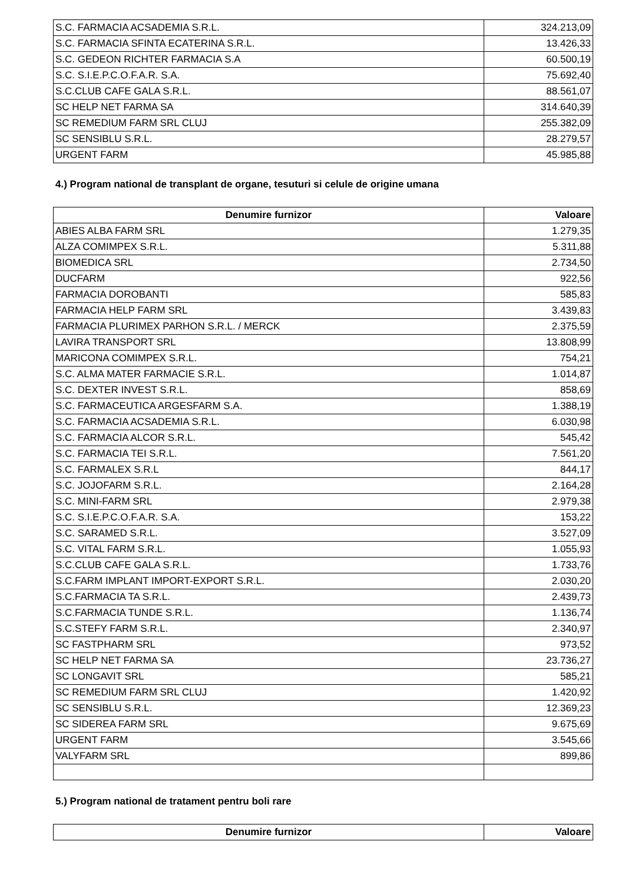| S.C. FARMACIA ACSADEMIA S.R.L. | 324.213,09 |
| S.C. FARMACIA SFINTA ECATERINA S.R.L. | 13.426,33 |
| S.C. GEDEON RICHTER FARMACIA S.A | 60.500,19 |
| S.C. S.I.E.P.C.O.F.A.R. S.A. | 75.692,40 |
| S.C.CLUB CAFE GALA S.R.L. | 88.561,07 |
| SC HELP NET FARMA SA | 314.640,39 |
| SC REMEDIUM FARM SRL CLUJ | 255.382,09 |
| SC SENSIBLU S.R.L. | 28.279,57 |
| URGENT FARM | 45.985,88 |
4.) Program national de transplant de organe, tesuturi si celule de origine umana
| Denumire furnizor | Valoare |
| --- | --- |
| ABIES ALBA FARM SRL | 1.279,35 |
| ALZA COMIMPEX S.R.L. | 5.311,88 |
| BIOMEDICA SRL | 2.734,50 |
| DUCFARM | 922,56 |
| FARMACIA DOROBANTI | 585,83 |
| FARMACIA HELP FARM SRL | 3.439,83 |
| FARMACIA PLURIMEX PARHON S.R.L. / MERCK | 2.375,59 |
| LAVIRA TRANSPORT SRL | 13.808,99 |
| MARICONA COMIMPEX S.R.L. | 754,21 |
| S.C. ALMA MATER FARMACIE S.R.L. | 1.014,87 |
| S.C. DEXTER INVEST S.R.L. | 858,69 |
| S.C. FARMACEUTICA ARGESFARM S.A. | 1.388,19 |
| S.C. FARMACIA ACSADEMIA S.R.L. | 6.030,98 |
| S.C. FARMACIA ALCOR S.R.L. | 545,42 |
| S.C. FARMACIA TEI S.R.L. | 7.561,20 |
| S.C. FARMALEX S.R.L | 844,17 |
| S.C. JOJOFARM S.R.L. | 2.164,28 |
| S.C. MINI-FARM SRL | 2.979,38 |
| S.C. S.I.E.P.C.O.F.A.R. S.A. | 153,22 |
| S.C. SARAMED S.R.L. | 3.527,09 |
| S.C. VITAL FARM S.R.L. | 1.055,93 |
| S.C.CLUB CAFE GALA S.R.L. | 1.733,76 |
| S.C.FARM IMPLANT IMPORT-EXPORT S.R.L. | 2.030,20 |
| S.C.FARMACIA TA S.R.L. | 2.439,73 |
| S.C.FARMACIA TUNDE S.R.L. | 1.136,74 |
| S.C.STEFY FARM S.R.L. | 2.340,97 |
| SC FASTPHARM SRL | 973,52 |
| SC HELP NET FARMA SA | 23.736,27 |
| SC LONGAVIT SRL | 585,21 |
| SC REMEDIUM FARM SRL CLUJ | 1.420,92 |
| SC SENSIBLU S.R.L. | 12.369,23 |
| SC SIDEREA FARM SRL | 9.675,69 |
| URGENT FARM | 3.545,66 |
| VALYFARM SRL | 899,86 |
5.) Program national de tratament pentru boli rare
| Denumire furnizor | Valoare |
| --- | --- |